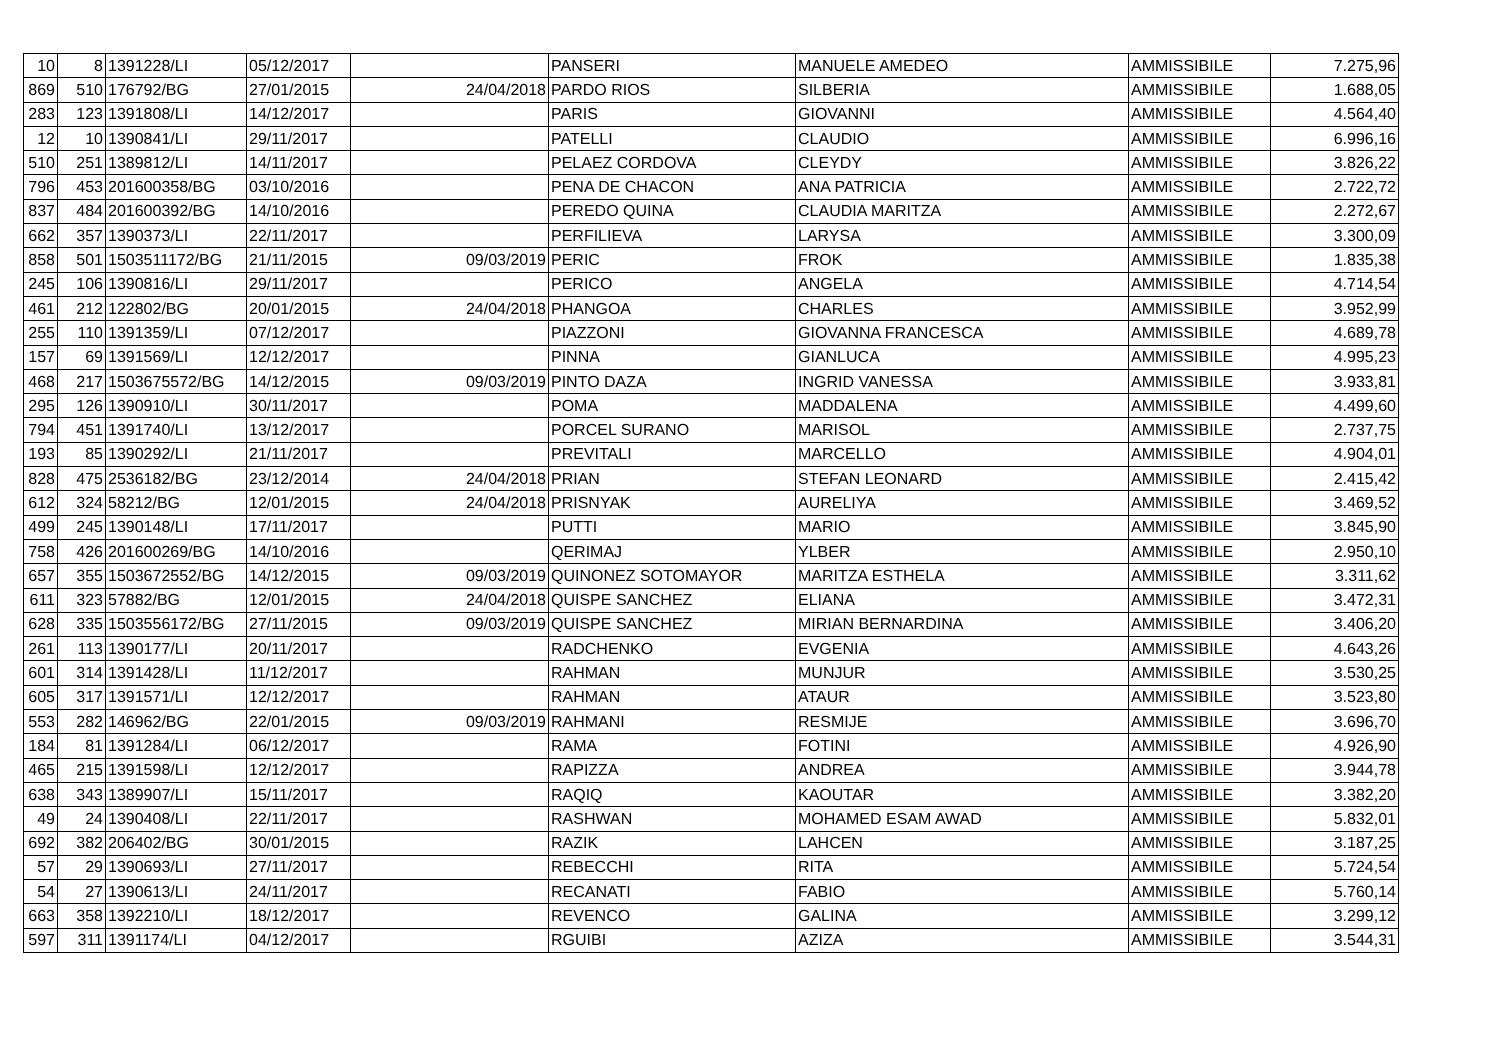| 10 | 8 | 1391228/LI | 05/12/2017 | | PANSERI | MANUELE AMEDEO | AMMISSIBILE | 7.275,96 |
| 869 | 510 | 176792/BG | 27/01/2015 | 24/04/2018 | PARDO RIOS | SILBERIA | AMMISSIBILE | 1.688,05 |
| 283 | 123 | 1391808/LI | 14/12/2017 | | PARIS | GIOVANNI | AMMISSIBILE | 4.564,40 |
| 12 | 10 | 1390841/LI | 29/11/2017 | | PATELLI | CLAUDIO | AMMISSIBILE | 6.996,16 |
| 510 | 251 | 1389812/LI | 14/11/2017 | | PELAEZ CORDOVA | CLEYDY | AMMISSIBILE | 3.826,22 |
| 796 | 453 | 201600358/BG | 03/10/2016 | | PENA DE CHACON | ANA PATRICIA | AMMISSIBILE | 2.722,72 |
| 837 | 484 | 201600392/BG | 14/10/2016 | | PEREDO QUINA | CLAUDIA MARITZA | AMMISSIBILE | 2.272,67 |
| 662 | 357 | 1390373/LI | 22/11/2017 | | PERFILIEVA | LARYSA | AMMISSIBILE | 3.300,09 |
| 858 | 501 | 1503511172/BG | 21/11/2015 | 09/03/2019 | PERIC | FROK | AMMISSIBILE | 1.835,38 |
| 245 | 106 | 1390816/LI | 29/11/2017 | | PERICO | ANGELA | AMMISSIBILE | 4.714,54 |
| 461 | 212 | 122802/BG | 20/01/2015 | 24/04/2018 | PHANGOA | CHARLES | AMMISSIBILE | 3.952,99 |
| 255 | 110 | 1391359/LI | 07/12/2017 | | PIAZZONI | GIOVANNA FRANCESCA | AMMISSIBILE | 4.689,78 |
| 157 | 69 | 1391569/LI | 12/12/2017 | | PINNA | GIANLUCA | AMMISSIBILE | 4.995,23 |
| 468 | 217 | 1503675572/BG | 14/12/2015 | 09/03/2019 | PINTO DAZA | INGRID VANESSA | AMMISSIBILE | 3.933,81 |
| 295 | 126 | 1390910/LI | 30/11/2017 | | POMA | MADDALENA | AMMISSIBILE | 4.499,60 |
| 794 | 451 | 1391740/LI | 13/12/2017 | | PORCEL SURANO | MARISOL | AMMISSIBILE | 2.737,75 |
| 193 | 85 | 1390292/LI | 21/11/2017 | | PREVITALI | MARCELLO | AMMISSIBILE | 4.904,01 |
| 828 | 475 | 2536182/BG | 23/12/2014 | 24/04/2018 | PRIAN | STEFAN LEONARD | AMMISSIBILE | 2.415,42 |
| 612 | 324 | 58212/BG | 12/01/2015 | 24/04/2018 | PRISNYAK | AURELIYA | AMMISSIBILE | 3.469,52 |
| 499 | 245 | 1390148/LI | 17/11/2017 | | PUTTI | MARIO | AMMISSIBILE | 3.845,90 |
| 758 | 426 | 201600269/BG | 14/10/2016 | | QERIMAJ | YLBER | AMMISSIBILE | 2.950,10 |
| 657 | 355 | 1503672552/BG | 14/12/2015 | 09/03/2019 | QUINONEZ SOTOMAYOR | MARITZA ESTHELA | AMMISSIBILE | 3.311,62 |
| 611 | 323 | 57882/BG | 12/01/2015 | 24/04/2018 | QUISPE SANCHEZ | ELIANA | AMMISSIBILE | 3.472,31 |
| 628 | 335 | 1503556172/BG | 27/11/2015 | 09/03/2019 | QUISPE SANCHEZ | MIRIAN BERNARDINA | AMMISSIBILE | 3.406,20 |
| 261 | 113 | 1390177/LI | 20/11/2017 | | RADCHENKO | EVGENIA | AMMISSIBILE | 4.643,26 |
| 601 | 314 | 1391428/LI | 11/12/2017 | | RAHMAN | MUNJUR | AMMISSIBILE | 3.530,25 |
| 605 | 317 | 1391571/LI | 12/12/2017 | | RAHMAN | ATAUR | AMMISSIBILE | 3.523,80 |
| 553 | 282 | 146962/BG | 22/01/2015 | 09/03/2019 | RAHMANI | RESMIJE | AMMISSIBILE | 3.696,70 |
| 184 | 81 | 1391284/LI | 06/12/2017 | | RAMA | FOTINI | AMMISSIBILE | 4.926,90 |
| 465 | 215 | 1391598/LI | 12/12/2017 | | RAPIZZA | ANDREA | AMMISSIBILE | 3.944,78 |
| 638 | 343 | 1389907/LI | 15/11/2017 | | RAQIQ | KAOUTAR | AMMISSIBILE | 3.382,20 |
| 49 | 24 | 1390408/LI | 22/11/2017 | | RASHWAN | MOHAMED ESAM AWAD | AMMISSIBILE | 5.832,01 |
| 692 | 382 | 206402/BG | 30/01/2015 | | RAZIK | LAHCEN | AMMISSIBILE | 3.187,25 |
| 57 | 29 | 1390693/LI | 27/11/2017 | | REBECCHI | RITA | AMMISSIBILE | 5.724,54 |
| 54 | 27 | 1390613/LI | 24/11/2017 | | RECANATI | FABIO | AMMISSIBILE | 5.760,14 |
| 663 | 358 | 1392210/LI | 18/12/2017 | | REVENCO | GALINA | AMMISSIBILE | 3.299,12 |
| 597 | 311 | 1391174/LI | 04/12/2017 | | RGUIBI | AZIZA | AMMISSIBILE | 3.544,31 |